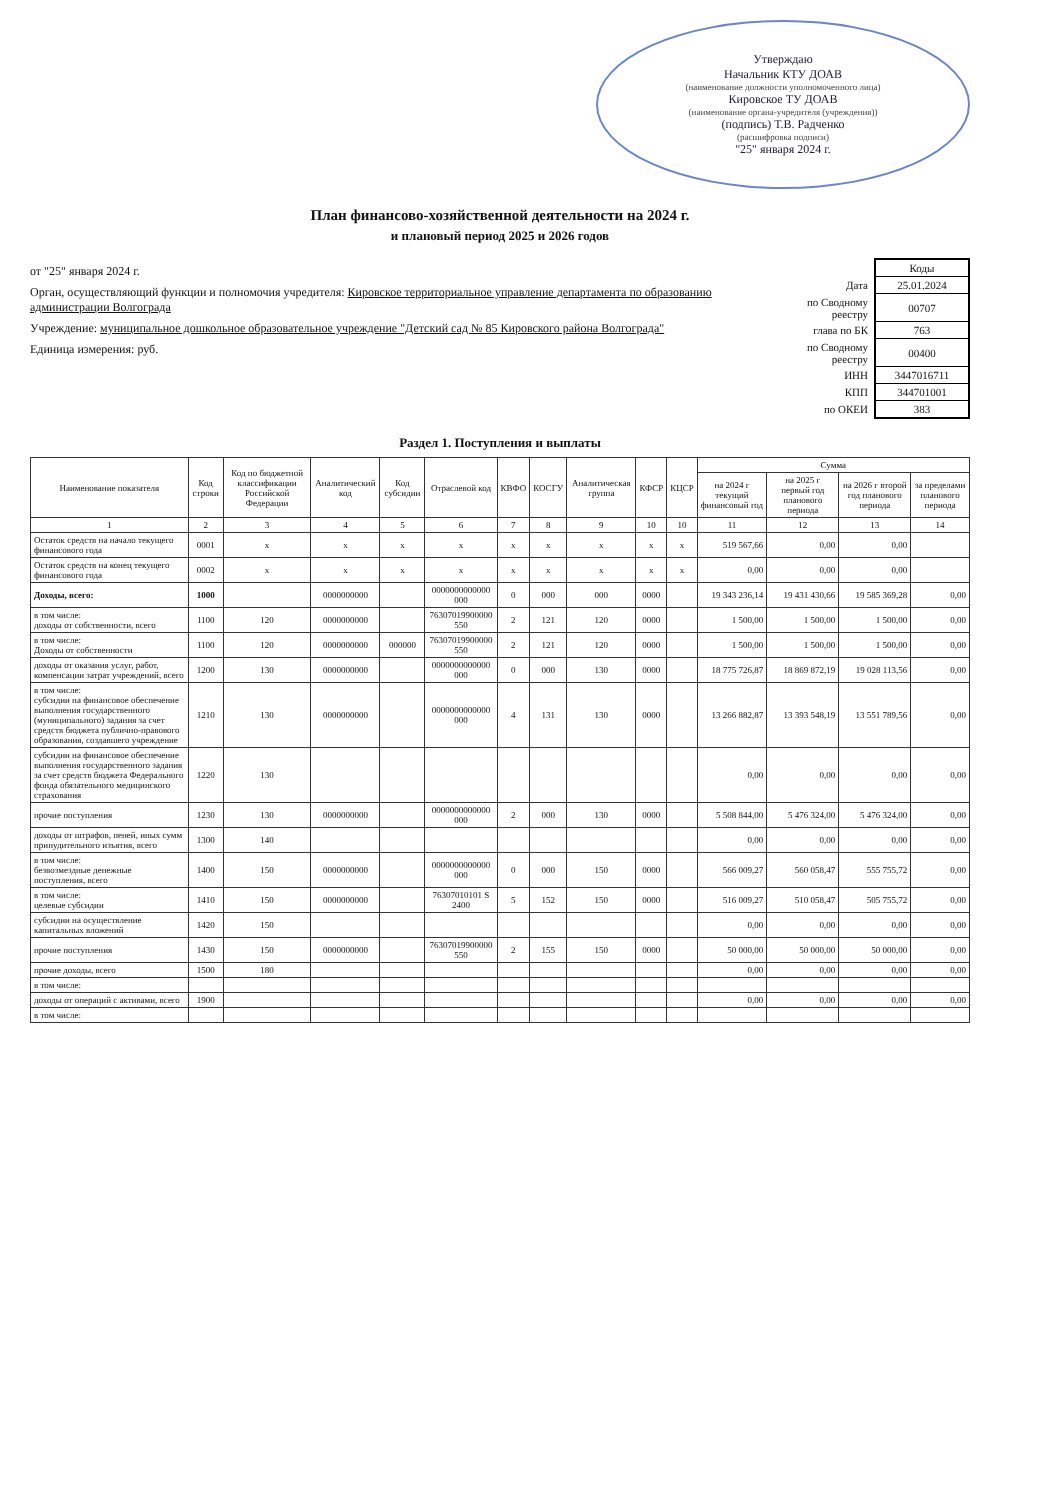Утверждаю
Начальник КТУ ДОАВ
(наименование должности уполномоченного лица)
Кировское ТУ ДОАВ
(наименование органа-учредителя (учреждения))
(подпись) Т.В. Радченко
(расшифровка подписи)
"25" января 2024 г.
План финансово-хозяйственной деятельности на 2024 г.
и плановый период 2025 и 2026 годов
от "25" января 2024 г.
Орган, осуществляющий функции и полномочия учредителя: Кировское территориальное управление департамента по образованию администрации Волгограда
Учреждение: муниципальное дошкольное образовательное учреждение "Детский сад № 85 Кировского района Волгограда"
Единица измерения: руб.
| | Коды |
| Дата | 25.01.2024 |
| по Сводному реестру | 00707 |
| глава по БК | 763 |
| по Сводному реестру | 00400 |
| ИНН | 3447016711 |
| КПП | 344701001 |
| по ОКЕИ | 383 |
Раздел 1. Поступления и выплаты
| Наименование показателя | Код строки | Код по бюджетной классификации Российской Федерации | Аналитический код | Код субсидии | Отраслевой код | КВФО | КОСГУ | Аналитическая группа | КФСР | КЦСР | Сумма | | | |
| --- | --- | --- | --- | --- | --- | --- | --- | --- | --- | --- | --- | --- | --- | --- |
| | | | | | | | | | | | на 2024 г текущий финансовый год | на 2025 г первый год планового периода | на 2026 г второй год планового периода | за пределами планового периода |
| 1 | 2 | 3 | 4 | 5 | 6 | 7 | 8 | 9 | 10 | 10 | 11 | 12 | 13 | 14 |
| Остаток средств на начало текущего финансового года | 0001 | x | x | x | x | x | x | x | x | x | 519 567,66 | 0,00 | 0,00 | |
| Остаток средств на конец текущего финансового года | 0002 | x | x | x | x | x | x | x | x | x | 0,00 | 0,00 | 0,00 | |
| Доходы, всего: | 1000 | | 0000000000 | | 0000000000000 000 | 0 | 000 | 000 | 0000 | | 19 343 236,14 | 19 431 430,66 | 19 585 369,28 | 0,00 |
| в том числе: доходы от собственности, всего | 1100 | 120 | 0000000000 | | 76307019900000 550 | 2 | 121 | 120 | 0000 | | 1 500,00 | 1 500,00 | 1 500,00 | 0,00 |
| в том числе: Доходы от собственности | 1100 | 120 | 0000000000 | 000000 | 76307019900000 550 | 2 | 121 | 120 | 0000 | | 1 500,00 | 1 500,00 | 1 500,00 | 0,00 |
| доходы от оказания услуг, работ, компенсации затрат учреждений, всего | 1200 | 130 | 0000000000 | | 0000000000000 000 | 0 | 000 | 130 | 0000 | | 18 775 726,87 | 18 869 872,19 | 19 028 113,56 | 0,00 |
| в том числе: субсидии на финансовое обеспечение выполнения государственного (муниципального) задания за счет средств бюджета публично-правового образования, создавшего учреждение | 1210 | 130 | 0000000000 | | 0000000000000 000 | 4 | 131 | 130 | 0000 | | 13 266 882,87 | 13 393 548,19 | 13 551 789,56 | 0,00 |
| субсидии на финансовое обеспечение выполнения государственного задания за счет средств бюджета Федерального фонда обязательного медицинского страхования | 1220 | 130 | | | | | | | | | 0,00 | 0,00 | 0,00 | 0,00 |
| прочие поступления | 1230 | 130 | 0000000000 | | 0000000000000 000 | 2 | 000 | 130 | 0000 | | 5 508 844,00 | 5 476 324,00 | 5 476 324,00 | 0,00 |
| доходы от штрафов, пеней, иных сумм принудительного изъятия, всего | 1300 | 140 | | | | | | | | | 0,00 | 0,00 | 0,00 | 0,00 |
| в том числе: безвозмездные денежные поступления, всего | 1400 | 150 | 0000000000 | | 0000000000000 000 | 0 | 000 | 150 | 0000 | | 566 009,27 | 560 058,47 | 555 755,72 | 0,00 |
| в том числе: целевые субсидии | 1410 | 150 | 0000000000 | | 76307010101 S 2400 | 5 | 152 | 150 | 0000 | | 516 009,27 | 510 058,47 | 505 755,72 | 0,00 |
| субсидии на осуществление капитальных вложений | 1420 | 150 | | | | | | | | | 0,00 | 0,00 | 0,00 | 0,00 |
| прочие поступления | 1430 | 150 | 0000000000 | | 76307019900000 550 | 2 | 155 | 150 | 0000 | | 50 000,00 | 50 000,00 | 50 000,00 | 0,00 |
| прочие доходы, всего | 1500 | 180 | | | | | | | | | 0,00 | 0,00 | 0,00 | 0,00 |
| в том числе: | | | | | | | | | | | | | | |
| доходы от операций с активами, всего | 1900 | | | | | | | | | | 0,00 | 0,00 | 0,00 | 0,00 |
| в том числе: | | | | | | | | | | | | | | |